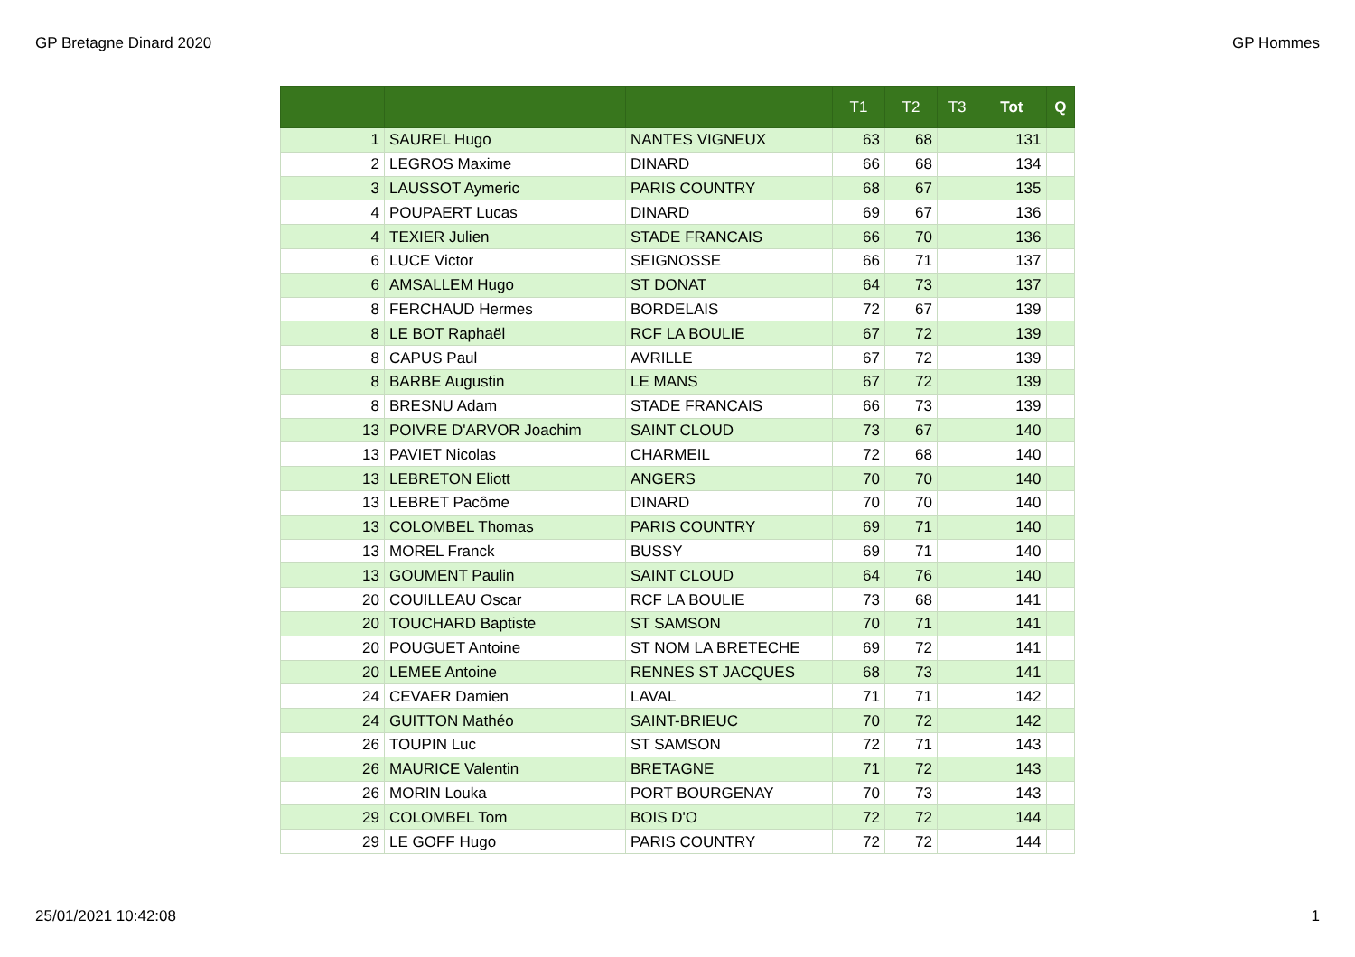GP Bretagne Dinard 2020 GP Hommes
| | | | T1 | T2 | T3 | Tot | Q |
| --- | --- | --- | --- | --- | --- | --- | --- |
| 1 | SAUREL Hugo | NANTES VIGNEUX | 63 | 68 | | 131 | |
| 2 | LEGROS Maxime | DINARD | 66 | 68 | | 134 | |
| 3 | LAUSSOT Aymeric | PARIS COUNTRY | 68 | 67 | | 135 | |
| 4 | POUPAERT Lucas | DINARD | 69 | 67 | | 136 | |
| 4 | TEXIER Julien | STADE FRANCAIS | 66 | 70 | | 136 | |
| 6 | LUCE Victor | SEIGNOSSE | 66 | 71 | | 137 | |
| 6 | AMSALLEM Hugo | ST DONAT | 64 | 73 | | 137 | |
| 8 | FERCHAUD Hermes | BORDELAIS | 72 | 67 | | 139 | |
| 8 | LE BOT Raphaël | RCF LA BOULIE | 67 | 72 | | 139 | |
| 8 | CAPUS Paul | AVRILLE | 67 | 72 | | 139 | |
| 8 | BARBE Augustin | LE MANS | 67 | 72 | | 139 | |
| 8 | BRESNU Adam | STADE FRANCAIS | 66 | 73 | | 139 | |
| 13 | POIVRE D'ARVOR Joachim | SAINT CLOUD | 73 | 67 | | 140 | |
| 13 | PAVIET Nicolas | CHARMEIL | 72 | 68 | | 140 | |
| 13 | LEBRETON Eliott | ANGERS | 70 | 70 | | 140 | |
| 13 | LEBRET Pacôme | DINARD | 70 | 70 | | 140 | |
| 13 | COLOMBEL Thomas | PARIS COUNTRY | 69 | 71 | | 140 | |
| 13 | MOREL Franck | BUSSY | 69 | 71 | | 140 | |
| 13 | GOUMENT Paulin | SAINT CLOUD | 64 | 76 | | 140 | |
| 20 | COUILLEAU Oscar | RCF LA BOULIE | 73 | 68 | | 141 | |
| 20 | TOUCHARD Baptiste | ST SAMSON | 70 | 71 | | 141 | |
| 20 | POUGUET Antoine | ST NOM LA BRETECHE | 69 | 72 | | 141 | |
| 20 | LEMEE Antoine | RENNES ST JACQUES | 68 | 73 | | 141 | |
| 24 | CEVAER Damien | LAVAL | 71 | 71 | | 142 | |
| 24 | GUITTON Mathéo | SAINT-BRIEUC | 70 | 72 | | 142 | |
| 26 | TOUPIN Luc | ST SAMSON | 72 | 71 | | 143 | |
| 26 | MAURICE Valentin | BRETAGNE | 71 | 72 | | 143 | |
| 26 | MORIN Louka | PORT BOURGENAY | 70 | 73 | | 143 | |
| 29 | COLOMBEL Tom | BOIS D'O | 72 | 72 | | 144 | |
| 29 | LE GOFF Hugo | PARIS COUNTRY | 72 | 72 | | 144 | |
25/01/2021 10:42:08 1